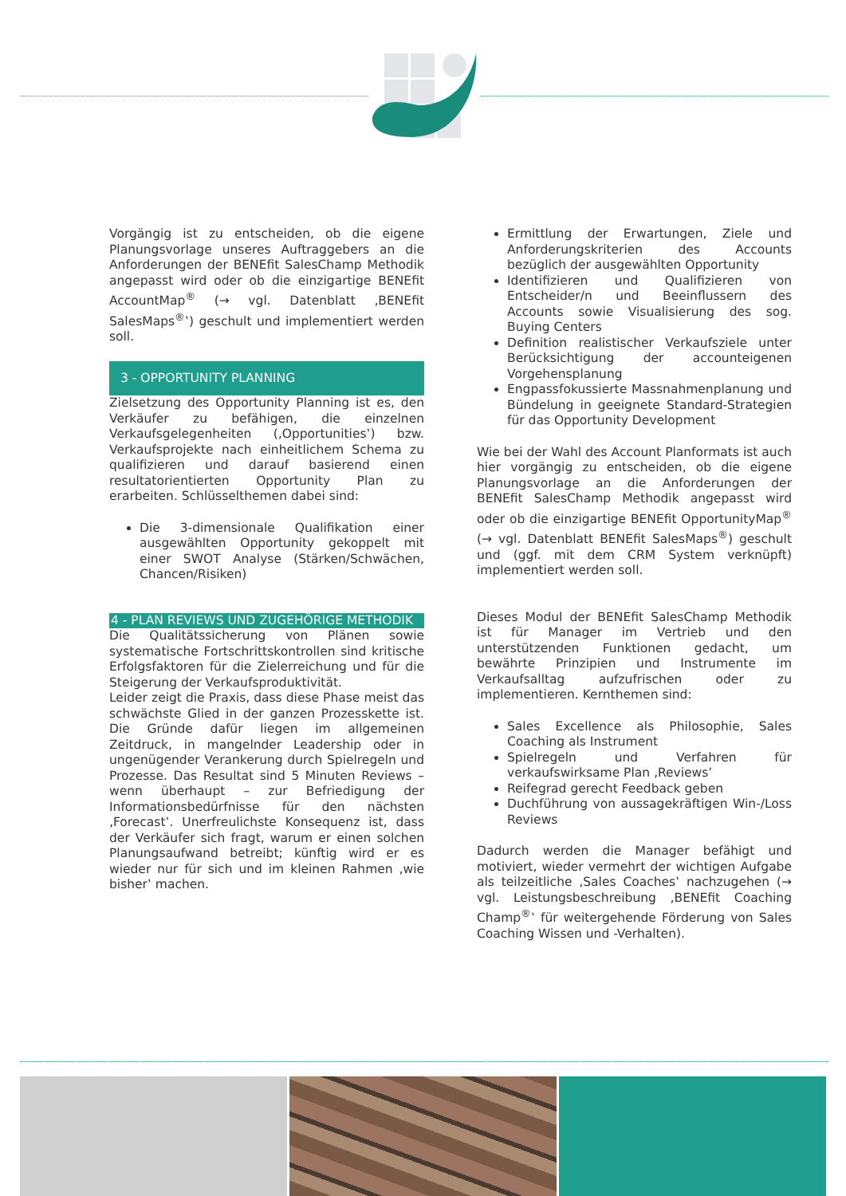Vorgängig ist zu entscheiden, ob die eigene Planungsvorlage unseres Auftraggebers an die Anforderungen der BENEfit SalesChamp Methodik angepasst wird oder ob die einzigartige BENEfit AccountMap<sup>®</sup> (→ vgl. Datenblatt ‚BENEfit SalesMaps<sup>®</sup>‛) geschult und implementiert werden soll.
3 - OPPORTUNITY PLANNING
Zielsetzung des Opportunity Planning ist es, den Verkäufer zu befähigen, die einzelnen Verkaufsgelegenheiten (‚Opportunities‛) bzw. Verkaufsprojekte nach einheitlichem Schema zu qualifizieren und darauf basierend einen resultatorientierten Opportunity Plan zu erarbeiten. Schlüsselthemen dabei sind:
Die 3-dimensionale Qualifikation einer ausgewählten Opportunity gekoppelt mit einer SWOT Analyse (Stärken/Schwächen, Chancen/Risiken)
4 - PLAN REVIEWS UND ZUGEHÖRIGE METHODIK
Die Qualitätssicherung von Plänen sowie systematische Fortschrittskontrollen sind kritische Erfolgsfaktoren für die Zielerreichung und für die Steigerung der Verkaufsproduktivität.
Leider zeigt die Praxis, dass diese Phase meist das schwächste Glied in der ganzen Prozesskette ist. Die Gründe dafür liegen im allgemeinen Zeitdruck, in mangelnder Leadership oder in ungenügender Verankerung durch Spielregeln und Prozesse. Das Resultat sind 5 Minuten Reviews – wenn überhaupt – zur Befriedigung der Informationsbedürfnisse für den nächsten ‚Forecast‛. Unerfreulichste Konsequenz ist, dass der Verkäufer sich fragt, warum er einen solchen Planungsaufwand betreibt; künftig wird er es wieder nur für sich und im kleinen Rahmen ‚wie bisher‛ machen.
Ermittlung der Erwartungen, Ziele und Anforderungskriterien des Accounts bezüglich der ausgewählten Opportunity
Identifizieren und Qualifizieren von Entscheider/n und Beeinflussern des Accounts sowie Visualisierung des sog. Buying Centers
Definition realistischer Verkaufsziele unter Berücksichtigung der accounteigenen Vorgehensplanung
Engpassfokussierte Massnahmenplanung und Bündelung in geeignete Standard-Strategien für das Opportunity Development
Wie bei der Wahl des Account Planformats ist auch hier vorgängig zu entscheiden, ob die eigene Planungsvorlage an die Anforderungen der BENEfit SalesChamp Methodik angepasst wird oder ob die einzigartige BENEfit OpportunityMap<sup>®</sup> (→ vgl. Datenblatt BENEfit SalesMaps<sup>®</sup>) geschult und (ggf. mit dem CRM System verknüpft) implementiert werden soll.
Dieses Modul der BENEfit SalesChamp Methodik ist für Manager im Vertrieb und den unterstützenden Funktionen gedacht, um bewährte Prinzipien und Instrumente im Verkaufsalltag aufzufrischen oder zu implementieren. Kernthemen sind:
Sales Excellence als Philosophie, Sales Coaching als Instrument
Spielregeln und Verfahren für verkaufswirksame Plan ‚Reviews’
Reifegrad gerecht Feedback geben
Duchführung von aussagekräftigen Win-/Loss Reviews
Dadurch werden die Manager befähigt und motiviert, wieder vermehrt der wichtigen Aufgabe als teilzeitliche ‚Sales Coaches‛ nachzugehen (→ vgl. Leistungsbeschreibung ‚BENEfit Coaching Champ<sup>®</sup>‛ für weitergehende Förderung von Sales Coaching Wissen und -Verhalten).